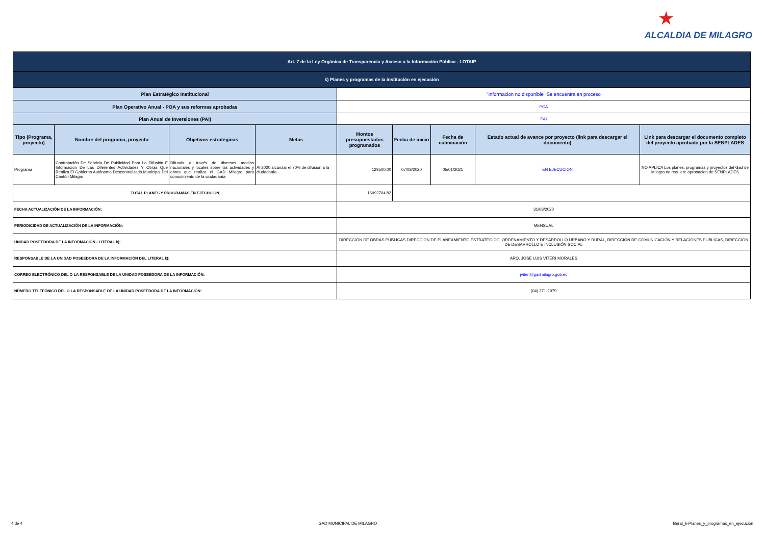★
ALCALDIA DE MILAGRO
| Art. 7 de la Ley Orgánica de Transparencia y Acceso a la Información Pública - LOTAIP | | | | | | | | |
| k) Planes y programas de la institución en ejecución | | | | | | | | |
| Plan Estratégico Institucional | | | | "Informacion no disponible" Se encuentra en proceso | | | | |
| Plan Operativo Anual - POA y sus reformas aprobadas | | | | POA | | | | |
| Plan Anual de Inversiones (PAI) | | | | PAI | | | | |
| Tipo (Programa, proyecto) | Nombre del programa, proyecto | Objetivos estratégicos | Metas | Montos presupuestados programados | Fecha de inicio | Fecha de culminación | Estado actual de avance por proyecto (link para descargar el documento) | Link para descargar el documento completo del proyecto aprobado por la SENPLADES |
| Programa | Contratación De Servicio De Publicidad Para La Difusión E Información De Las Diferentes Actividades Y Obras Que Realiza El Gobierno Autónomo Descentralizado Municipal Del Cantón Milagro | Difundir a través de diversos medios nacionales y locales sobre las actividades y obras que realiza el GAD Milagro para conocimiento de la ciudadanía | Al 2020 alcanzar el 70% de difusión a la ciudadanía | 129500.00 | 07/08/2020 | 05/01/2021 | EN EJECUCION | NO APLICA Los planes, programas y proyectos del Gad de Milagro no requiere aprobacion de SENPLADES |
| TOTAL PLANES Y PROGRAMAS EN EJECUCIÓN | | | | 16992704.82 | | | | |
| FECHA ACTUALIZACIÓN DE LA INFORMACIÓN: | | | | 31/08/2020 | | | | |
| PERIODICIDAD DE ACTUALIZACIÓN DE LA INFORMACIÓN: | | | | MENSUAL | | | | |
| UNIDAD POSEEDORA DE LA INFORMACIÓN - LITERAL k): | | | | DIRECCIÓN DE OBRAS PÚBLICAS,DIRECCIÓN DE PLANEAMIENTO ESTRATÉGICO, ORDENAMIENTO Y DESARROLLO URBANO Y RURAL, DIRECCIÓN DE COMUNICACIÓN Y RELACIONES PÚBLICAS, DIRECCIÓN DE DESARROLLO E INCLUSIÓN SOCIAL | | | | |
| RESPONSABLE DE LA UNIDAD POSEEDORA DE LA INFORMACIÓN DEL LITERAL k): | | | | ARQ. JOSE LUIS VITERI MORALES | | | | |
| CORREO ELECTRÓNICO DEL O LA RESPONSABLE DE LA UNIDAD POSEEDORA DE LA INFORMACIÓN: | | | | jviteri@gadmilagro.gob.ec | | | | |
| NÚMERO TELEFÓNICO DEL O LA RESPONSABLE DE LA UNIDAD POSEEDORA DE LA INFORMACIÓN: | | | | (04) 271-2979 | | | | |
4 de 4 GAD MUNICIPAL DE MILAGRO literal_k-Planes_y_programas_en_ejecución